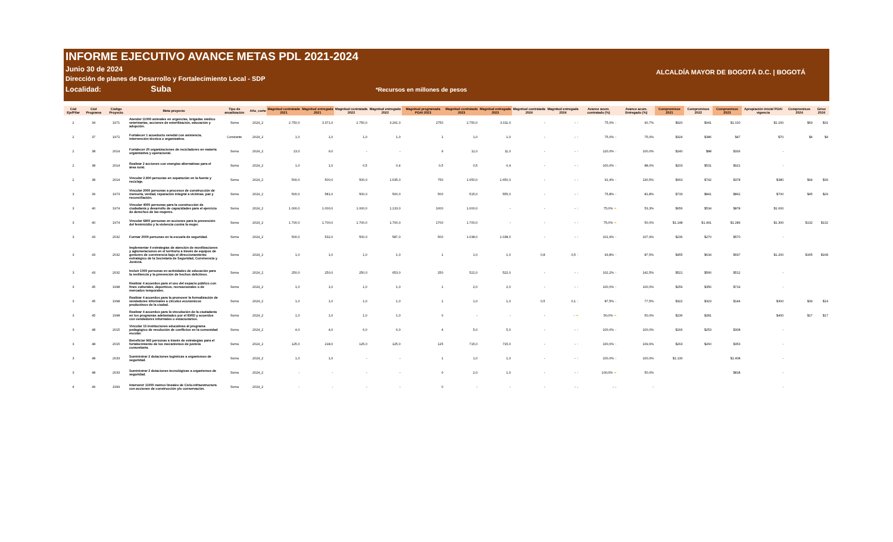INFORME EJECUTIVO AVANCE METAS PDL 2021-2024
Junio 30 de 2024
Dirección de planes de Desarrollo y Fortalecimiento Local - SDP
Localidad: Suba *Recursos en millones de pesos
ALCALDÍA MAYOR DE BOGOTÁ D.C. | BOGOTÁ
| Cód Eje/Pilar | Cód Programa | Código Proyecto | Meta proyecto | Tipo de anualización | Año_corte | Magnitud contratada 2021 | Magnitud entregada 2021 | Magnitud contratada 2022 | Magnitud entregada 2022 | Magnitud programada POAI 2023 | Magnitud contratada 2023 | Magnitud entregada 2023 | Magnitud contratada 2024 | Magnitud entregada 2024 | Avance acum. contratado (%) | Avance acum. Entregado (%) | Compromisos 2021 | Compromisos 2022 | Compromisos 2023 | Apropiación inicial POAI vigencia | Compromisos 2024 | Giros 2024 |
| --- | --- | --- | --- | --- | --- | --- | --- | --- | --- | --- | --- | --- | --- | --- | --- | --- | --- | --- | --- | --- | --- | --- |
| 2 | 34 | 1971 | Atender 11000 animales en urgencias, brigadas médico veterinarias, acciones de esterilización, educación y adopción. | Suma | 2024_2 | 2.750,0 | 3.371,0 | 2.750,0 | 3.291,0 | 2750 | 2.750,0 | 3.311,0 | - | - ↑ | 75,0% ↑ | 90,7% | $920 | $941 | $1.010 | $1.160 | $69 | $31 |
| 2 | 37 | 1972 | Fortalecer 1 acueducto veredal con asistencia, intervención técnica u organizativa. | Constante | 2024_2 | 1,0 | 1,0 | 1,0 | 1,0 | 1 | 1,0 | 1,0 | - | - ↑ | 75,0% ↑ | 75,0% | $324 | $386 | $47 | $70 | $4 | $4 |
| 2 | 38 | 2014 | Fortalecer 20 organizaciones de recicladores en materia organizativa y operacional. | Suma | 2024_2 | 13,0 | 9,0 | - | - | 9 | 11,0 | 11,0 | - | - ↑ | 120,0% ↑ | 100,0% | $240 | $88 | $326 | - | | |
| 2 | 38 | 2014 | Realizar 2 acciones con energías alternativas para el área rural. | Suma | 2024_2 | 1,0 | 1,0 | 0,5 | 0,4 | 0,5 | 0,5 | 0,4 | - | - ↑ | 100,0% ↑ | 88,0% | $203 | $531 | $921 | - | | |
| 2 | 38 | 2014 | Vincular 2.900 personas en separación en la fuente y reciclaje. | Suma | 2024_2 | 500,0 | 500,0 | 500,0 | 1.635,0 | 750 | 1.650,0 | 1.650,0 | - | - ↑ | 91,4% ↑ | 130,5% | $663 | $742 | $378 | $380 | $94 | $39 |
| 3 | 39 | 1973 | Vincular 2000 personas a procesos de construcción de memoria, verdad, reparación integral a víctimas, paz y reconciliación. | Suma | 2024_2 | 500,0 | 581,0 | 500,0 | 500,0 | 500 | 515,0 | 555,0 | - | - ↑ | 75,8% ↑ | 81,8% | $733 | $841 | $862 | $700 | $45 | $29 |
| 3 | 40 | 1974 | Vincular 4000 personas para la construcción de ciudadanía y desarrollo de capacidades para el ejercicio de derechos de las mujeres. | Suma | 2024_2 | 1.000,0 | 1.000,0 | 1.000,0 | 1.133,0 | 1000 | 1.000,0 | - | - | - ↑ | 75,0% ⇒ | 53,3% | $656 | $534 | $878 | $1.000 | | |
| 3 | 40 | 1974 | Vincular 6800 personas en acciones para la prevención del feminicidio y la violencia contra la mujer. | Suma | 2024_2 | 1.700,0 | 1.700,0 | 1.700,0 | 1.700,0 | 1700 | 1.700,0 | - | - | - ↑ | 75,0% ⇒ | 50,0% | $1.148 | $1.491 | $1.289 | $1.300 | $132 | $132 |
| 3 | 43 | 2032 | Formar 2000 personas en la escuela de seguridad. | Suma | 2024_2 | 500,0 | 532,0 | 500,0 | 587,0 | 500 | 1.038,0 | 1.038,0 | - | - ↑ | 101,9% ↑ | 107,9% | $236 | $270 | $570 | - | | |
| 3 | 43 | 2032 | Implementar 4 estrategias de atención de movilizaciones y aglomeraciones en el territorio a través de equipos de gestores de convivencia bajo el direccionamiento estratégico de la Secretaria de Seguridad, Convivencia y Justicia. | Suma | 2024_2 | 1,0 | 1,0 | 1,0 | 1,0 | 1 | 1,0 | 1,0 | 0,8 | 0,5 ↑ | 93,8% ↑ | 87,5% | $455 | $634 | $697 | $1.200 | $305 | $168 |
| 3 | 43 | 2032 | Incluir 1000 personas en actividades de educación para la resiliencia y la prevención de hechos delictivos. | Suma | 2024_2 | 250,0 | 250,0 | 250,0 | 653,0 | 250 | 522,0 | 522,0 | - | - ↑ | 102,2% ↑ | 142,5% | $521 | $566 | $512 | - | | |
| 3 | 45 | 1998 | Realizar 4 acuerdos para el uso del espacio público con fines culturales, deportivos, recreacionales o de mercados temporales. | Suma | 2024_2 | 1,0 | 1,0 | 1,0 | 1,0 | 1 | 2,0 | 2,0 | - | - ↑ | 100,0% ↑ | 100,0% | $259 | $356 | $719 | - | | |
| 3 | 45 | 1998 | Realizar 4 acuerdos para la promover la formalización de vendedores informales a círculos económicos productivos de la ciudad. | Suma | 2024_2 | 1,0 | 1,0 | 1,0 | 1,0 | 1 | 1,0 | 1,0 | 0,5 | 0,1 ↑ | 87,5% ↑ | 77,5% | $322 | $323 | $144 | $300 | $39 | $14 |
| 3 | 45 | 1998 | Realizar 4 acuerdos para la vinculación de la ciudadanía en los programas adelantados por el IDRD y acuerdos con vendedores informales o estacionarios. | Suma | 2024_2 | 1,0 | 1,0 | 1,0 | 1,0 | 0 | - | - | - | - ⇒ | 50,0% ⇒ | 50,0% | $236 | $281 | | $400 | $17 | $17 |
| 3 | 48 | 2015 | Vincular 15 Instituciones educativas al programa pedagógico de resolución de conflictos en la comunidad escolar. | Suma | 2024_2 | 4,0 | 4,0 | 6,0 | 6,0 | 4 | 5,0 | 5,0 | - | - ↑ | 100,0% ↑ | 100,0% | $166 | $253 | $308 | - | | |
| 3 | 48 | 2015 | Beneficiar 965 personas a través de estrategias para el fortalecimiento de los mecanismos de justicia comunitaria. | Suma | 2024_2 | 125,0 | 218,0 | 125,0 | 125,0 | 125 | 715,0 | 715,0 | - | - ↑ | 100,0% ↑ | 109,6% | $263 | $260 | $353 | - | | |
| 3 | 48 | 2033 | Suministrar 2 dotaciones logísticas a organismos de seguridad. | Suma | 2024_2 | 1,0 | 1,0 | - | - | 1 | 1,0 | 1,0 | - | - ↑ | 100,0% ↑ | 100,0% | $1.130 | | $1.408 | - | | |
| 3 | 48 | 2033 | Suministrar 2 dotaciones tecnológicas a organismos de seguridad. | Suma | 2024_2 | - | - | - | - | 0 | 2,0 | 1,0 | - | - ↑ | 100,0% ⇒ | 50,0% | | | $818 | - | | |
| 4 | 49 | 1999 | Intervenir 11000 metros lineales de Ciclo-infraestructura con acciones de construcción y/o conservación. | Suma | 2024_2 | - | - | - | - | 0 | - | - | - | - ↓ | - ↓ | - | | | | - | | |